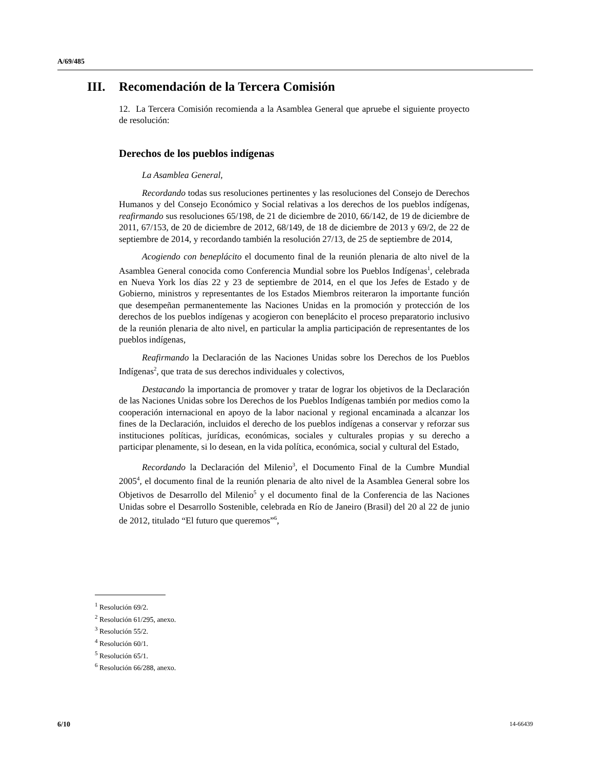A/69/485
III. Recomendación de la Tercera Comisión
12. La Tercera Comisión recomienda a la Asamblea General que apruebe el siguiente proyecto de resolución:
Derechos de los pueblos indígenas
La Asamblea General,
Recordando todas sus resoluciones pertinentes y las resoluciones del Consejo de Derechos Humanos y del Consejo Económico y Social relativas a los derechos de los pueblos indígenas, reafirmando sus resoluciones 65/198, de 21 de diciembre de 2010, 66/142, de 19 de diciembre de 2011, 67/153, de 20 de diciembre de 2012, 68/149, de 18 de diciembre de 2013 y 69/2, de 22 de septiembre de 2014, y recordando también la resolución 27/13, de 25 de septiembre de 2014,
Acogiendo con beneplácito el documento final de la reunión plenaria de alto nivel de la Asamblea General conocida como Conferencia Mundial sobre los Pueblos Indígenas<sup>1</sup>, celebrada en Nueva York los días 22 y 23 de septiembre de 2014, en el que los Jefes de Estado y de Gobierno, ministros y representantes de los Estados Miembros reiteraron la importante función que desempeñan permanentemente las Naciones Unidas en la promoción y protección de los derechos de los pueblos indígenas y acogieron con beneplácito el proceso preparatorio inclusivo de la reunión plenaria de alto nivel, en particular la amplia participación de representantes de los pueblos indígenas,
Reafirmando la Declaración de las Naciones Unidas sobre los Derechos de los Pueblos Indígenas<sup>2</sup>, que trata de sus derechos individuales y colectivos,
Destacando la importancia de promover y tratar de lograr los objetivos de la Declaración de las Naciones Unidas sobre los Derechos de los Pueblos Indígenas también por medios como la cooperación internacional en apoyo de la labor nacional y regional encaminada a alcanzar los fines de la Declaración, incluidos el derecho de los pueblos indígenas a conservar y reforzar sus instituciones políticas, jurídicas, económicas, sociales y culturales propias y su derecho a participar plenamente, si lo desean, en la vida política, económica, social y cultural del Estado,
Recordando la Declaración del Milenio<sup>3</sup>, el Documento Final de la Cumbre Mundial 2005<sup>4</sup>, el documento final de la reunión plenaria de alto nivel de la Asamblea General sobre los Objetivos de Desarrollo del Milenio<sup>5</sup> y el documento final de la Conferencia de las Naciones Unidas sobre el Desarrollo Sostenible, celebrada en Río de Janeiro (Brasil) del 20 al 22 de junio de 2012, titulado “El futuro que queremos”<sup>6</sup>,
<sup>1</sup> Resolución 69/2.
<sup>2</sup> Resolución 61/295, anexo.
<sup>3</sup> Resolución 55/2.
<sup>4</sup> Resolución 60/1.
<sup>5</sup> Resolución 65/1.
<sup>6</sup> Resolución 66/288, anexo.
6/10 14-66439